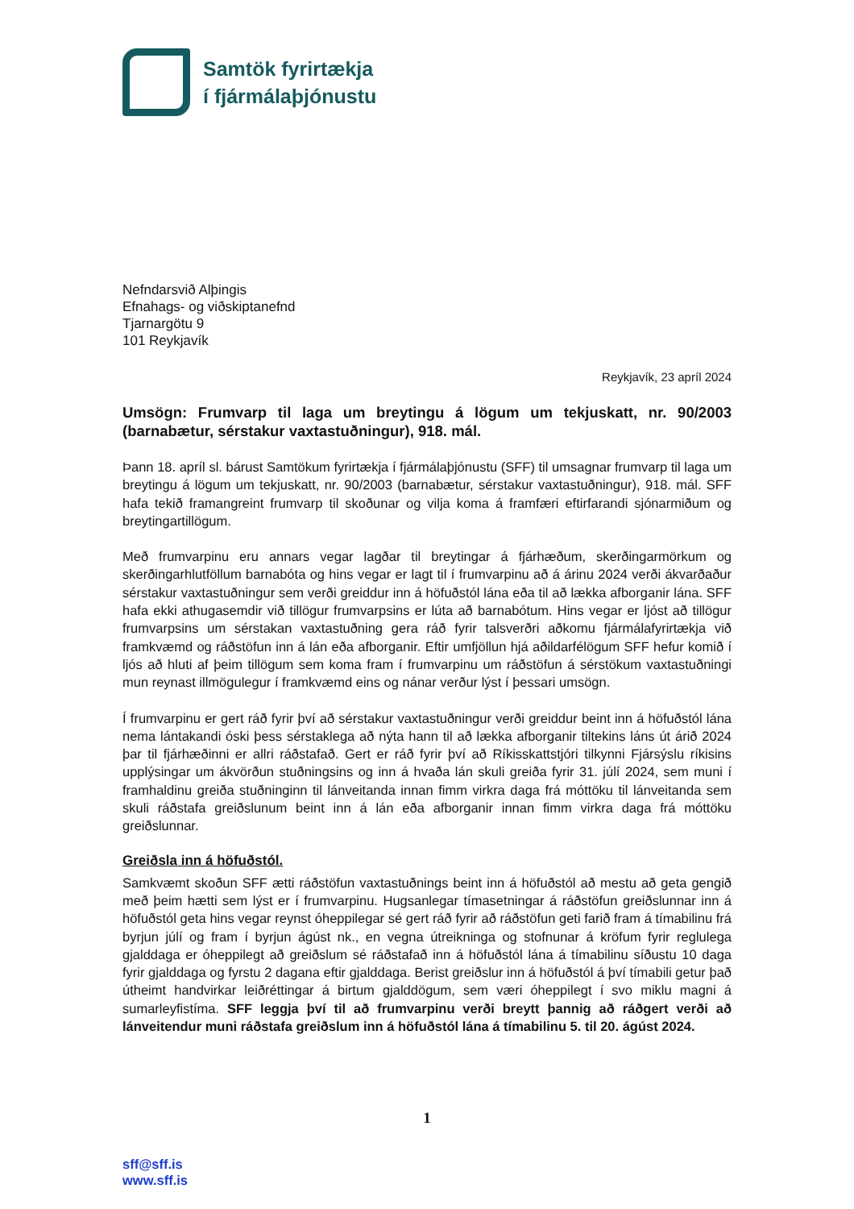Samtök fyrirtækja
í fjármálaþjónustu
Nefndarsvið Alþingis
Efnahags- og viðskiptanefnd
Tjarnargötu 9
101 Reykjavík
Reykjavík, 23 apríl 2024
Umsögn: Frumvarp til laga um breytingu á lögum um tekjuskatt, nr. 90/2003 (barnabætur, sérstakur vaxtastuðningur), 918. mál.
Þann 18. apríl sl. bárust Samtökum fyrirtækja í fjármálaþjónustu (SFF) til umsagnar frumvarp til laga um breytingu á lögum um tekjuskatt, nr. 90/2003 (barnabætur, sérstakur vaxtastuðningur), 918. mál. SFF hafa tekið framangreint frumvarp til skoðunar og vilja koma á framfæri eftirfarandi sjónarmiðum og breytingartillögum.
Með frumvarpinu eru annars vegar lagðar til breytingar á fjárhæðum, skerðingarmörkum og skerðingarhlutföllum barnabóta og hins vegar er lagt til í frumvarpinu að á árinu 2024 verði ákvarðaður sérstakur vaxtastuðningur sem verði greiddur inn á höfuðstól lána eða til að lækka afborganir lána. SFF hafa ekki athugasemdir við tillögur frumvarpsins er lúta að barnabótum. Hins vegar er ljóst að tillögur frumvarpsins um sérstakan vaxtastuðning gera ráð fyrir talsverðri aðkomu fjármálafyrirtækja við framkvæmd og ráðstöfun inn á lán eða afborganir. Eftir umfjöllun hjá aðildarfélögum SFF hefur komið í ljós að hluti af þeim tillögum sem koma fram í frumvarpinu um ráðstöfun á sérstökum vaxtastuðningi mun reynast illmögulegur í framkvæmd eins og nánar verður lýst í þessari umsögn.
Í frumvarpinu er gert ráð fyrir því að sérstakur vaxtastuðningur verði greiddur beint inn á höfuðstól lána nema lántakandi óski þess sérstaklega að nýta hann til að lækka afborganir tiltekins láns út árið 2024 þar til fjárhæðinni er allri ráðstafað. Gert er ráð fyrir því að Ríkisskattstjóri tilkynni Fjársýslu ríkisins upplýsingar um ákvörðun stuðningsins og inn á hvaða lán skuli greiða fyrir 31. júlí 2024, sem muni í framhaldinu greiða stuðninginn til lánveitanda innan fimm virkra daga frá móttöku til lánveitanda sem skuli ráðstafa greiðslunum beint inn á lán eða afborganir innan fimm virkra daga frá móttöku greiðslunnar.
Greiðsla inn á höfuðstól.
Samkvæmt skoðun SFF ætti ráðstöfun vaxtastuðnings beint inn á höfuðstól að mestu að geta gengið með þeim hætti sem lýst er í frumvarpinu. Hugsanlegar tímasetningar á ráðstöfun greiðslunnar inn á höfuðstól geta hins vegar reynst óheppilegar sé gert ráð fyrir að ráðstöfun geti farið fram á tímabilinu frá byrjun júlí og fram í byrjun ágúst nk., en vegna útreikninga og stofnunar á kröfum fyrir reglulega gjalddaga er óheppilegt að greiðslum sé ráðstafað inn á höfuðstól lána á tímabilinu síðustu 10 daga fyrir gjalddaga og fyrstu 2 dagana eftir gjalddaga. Berist greiðslur inn á höfuðstól á því tímabili getur það útheimt handvirkar leiðréttingar á birtum gjalddögum, sem væri óheppilegt í svo miklu magni á sumarleyfistíma. SFF leggja því til að frumvarpinu verði breytt þannig að ráðgert verði að lánveitendur muni ráðstafa greiðslum inn á höfuðstól lána á tímabilinu 5. til 20. ágúst 2024.
1
sff@sff.is
www.sff.is